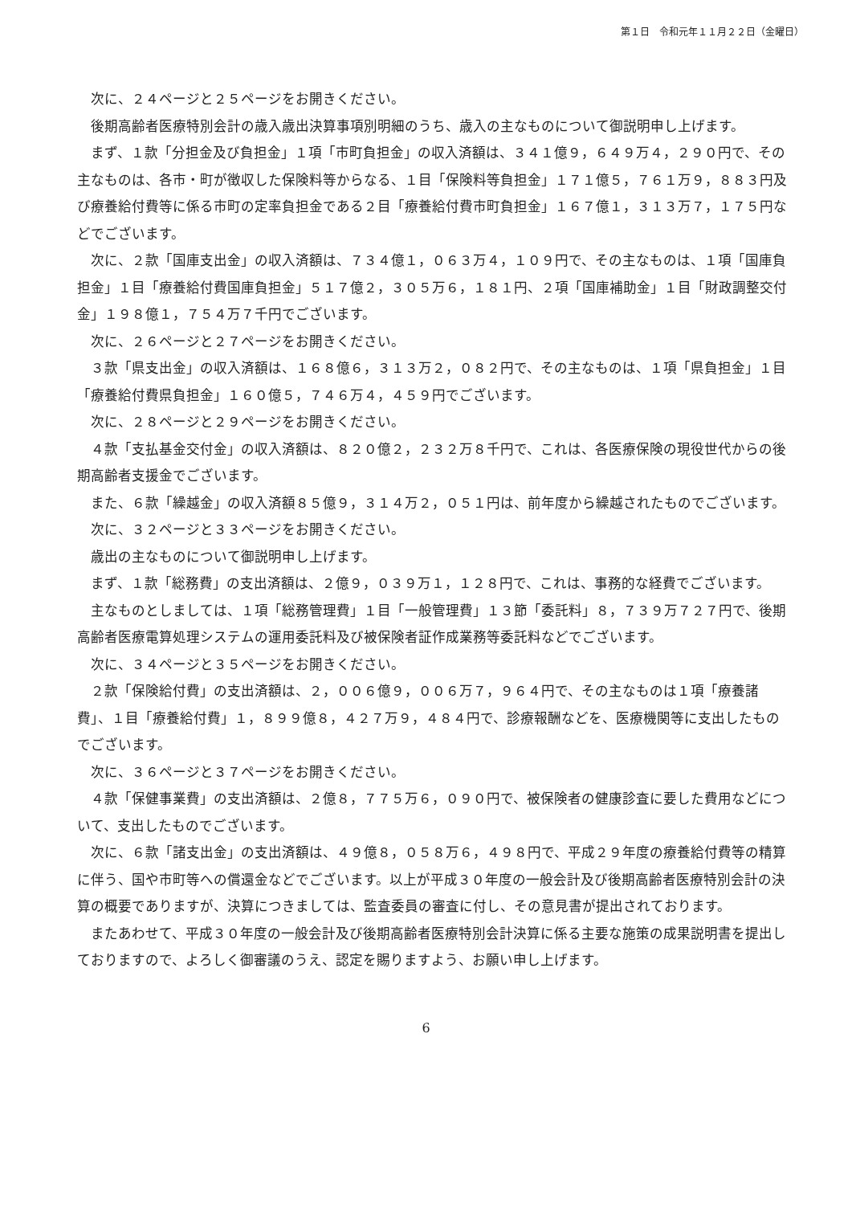第１日　令和元年１１月２２日（金曜日）
次に、２４ページと２５ページをお開きください。
後期高齢者医療特別会計の歳入歳出決算事項別明細のうち、歳入の主なものについて御説明申し上げます。
まず、１款「分担金及び負担金」１項「市町負担金」の収入済額は、３４１億９，６４９万４，２９０円で、その主なものは、各市・町が徴収した保険料等からなる、１目「保険料等負担金」１７１億５，７６１万９，８８３円及び療養給付費等に係る市町の定率負担金である２目「療養給付費市町負担金」１６７億１，３１３万７，１７５円などでございます。
次に、２款「国庫支出金」の収入済額は、７３４億１，０６３万４，１０９円で、その主なものは、１項「国庫負担金」１目「療養給付費国庫負担金」５１７億２，３０５万６，１８１円、２項「国庫補助金」１目「財政調整交付金」１９８億１，７５４万７千円でございます。
次に、２６ページと２７ページをお開きください。
３款「県支出金」の収入済額は、１６８億６，３１３万２，０８２円で、その主なものは、１項「県負担金」１目「療養給付費県負担金」１６０億５，７４６万４，４５９円でございます。
次に、２８ページと２９ページをお開きください。
４款「支払基金交付金」の収入済額は、８２０億２，２３２万８千円で、これは、各医療保険の現役世代からの後期高齢者支援金でございます。
また、６款「繰越金」の収入済額８５億９，３１４万２，０５１円は、前年度から繰越されたものでございます。
次に、３２ページと３３ページをお開きください。
歳出の主なものについて御説明申し上げます。
まず、１款「総務費」の支出済額は、２億９，０３９万１，１２８円で、これは、事務的な経費でございます。
主なものとしましては、１項「総務管理費」１目「一般管理費」１３節「委託料」８，７３９万７２７円で、後期高齢者医療電算処理システムの運用委託料及び被保険者証作成業務等委託料などでございます。
次に、３４ページと３５ページをお開きください。
２款「保険給付費」の支出済額は、２，００６億９，００６万７，９６４円で、その主なものは１項「療養諸費」、１目「療養給付費」１，８９９億８，４２７万９，４８４円で、診療報酬などを、医療機関等に支出したものでございます。
次に、３６ページと３７ページをお開きください。
４款「保健事業費」の支出済額は、２億８，７７５万６，０９０円で、被保険者の健康診査に要した費用などについて、支出したものでございます。
次に、６款「諸支出金」の支出済額は、４９億８，０５８万６，４９８円で、平成２９年度の療養給付費等の精算に伴う、国や市町等への償還金などでございます。以上が平成３０年度の一般会計及び後期高齢者医療特別会計の決算の概要でありますが、決算につきましては、監査委員の審査に付し、その意見書が提出されております。
またあわせて、平成３０年度の一般会計及び後期高齢者医療特別会計決算に係る主要な施策の成果説明書を提出しておりますので、よろしく御審議のうえ、認定を賜りますよう、お願い申し上げます。
6